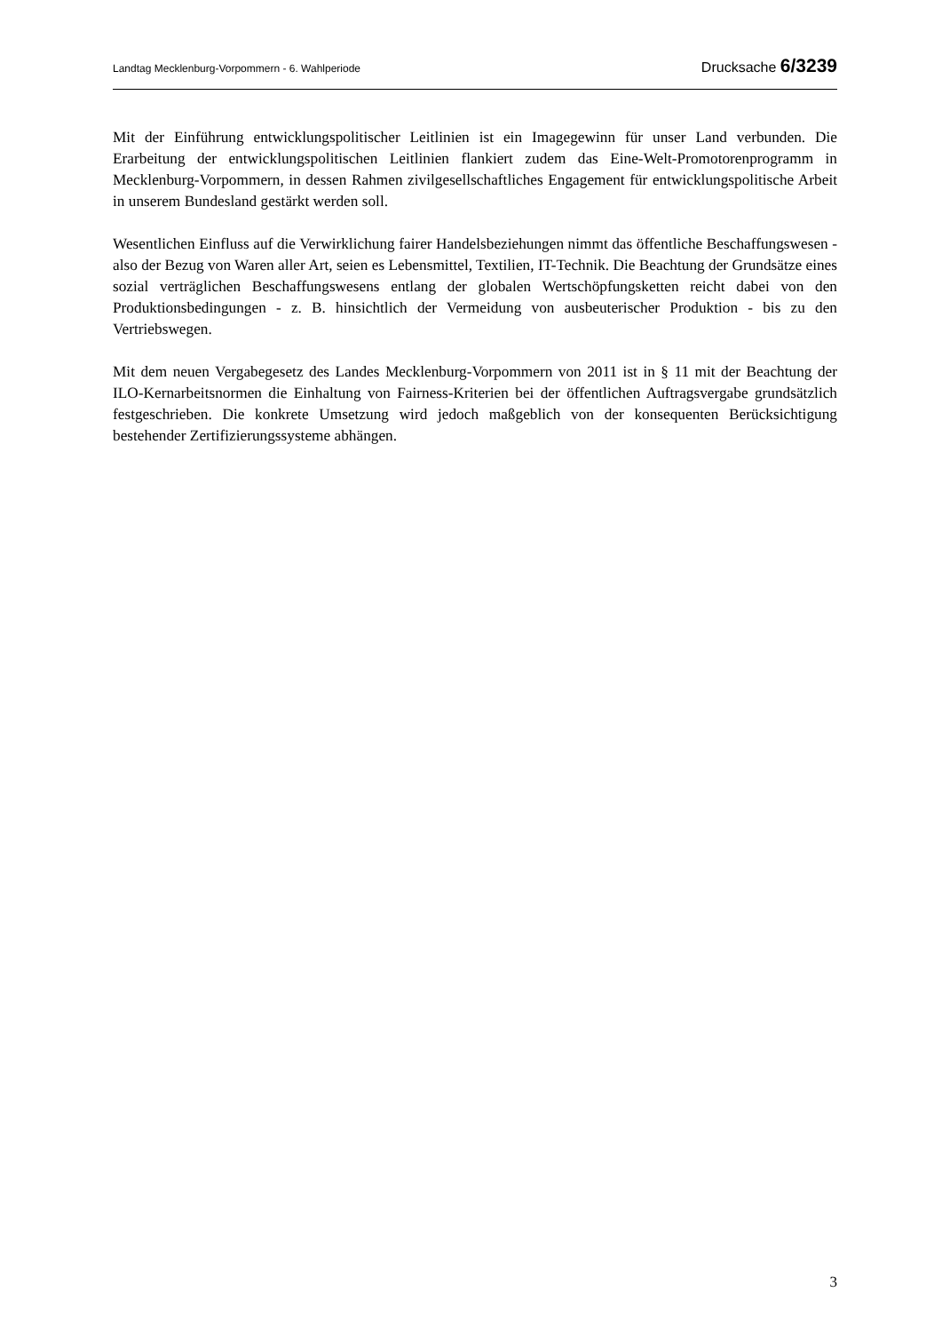Landtag Mecklenburg-Vorpommern - 6. Wahlperiode Drucksache 6/3239
Mit der Einführung entwicklungspolitischer Leitlinien ist ein Imagegewinn für unser Land verbunden. Die Erarbeitung der entwicklungspolitischen Leitlinien flankiert zudem das Eine-Welt-Promotorenprogramm in Mecklenburg-Vorpommern, in dessen Rahmen zivilgesell­schaftliches Engagement für entwicklungspolitische Arbeit in unserem Bundesland gestärkt werden soll.
Wesentlichen Einfluss auf die Verwirklichung fairer Handelsbeziehungen nimmt das öffentliche Beschaffungswesen - also der Bezug von Waren aller Art, seien es Lebensmittel, Textilien, IT-Technik. Die Beachtung der Grundsätze eines sozial verträglichen Beschaffungswesens entlang der globalen Wertschöpfungsketten reicht dabei von den Produktionsbedingungen - z. B. hinsichtlich der Vermeidung von ausbeuterischer Produktion - bis zu den Vertriebswegen.
Mit dem neuen Vergabegesetz des Landes Mecklenburg-Vorpommern von 2011 ist in § 11 mit der Beachtung der ILO-Kernarbeitsnormen die Einhaltung von Fairness-Kriterien bei der öffentlichen Auftragsvergabe grundsätzlich festgeschrieben. Die konkrete Umsetzung wird jedoch maßgeblich von der konsequenten Berücksichtigung bestehender Zertifizierungssysteme abhängen.
3